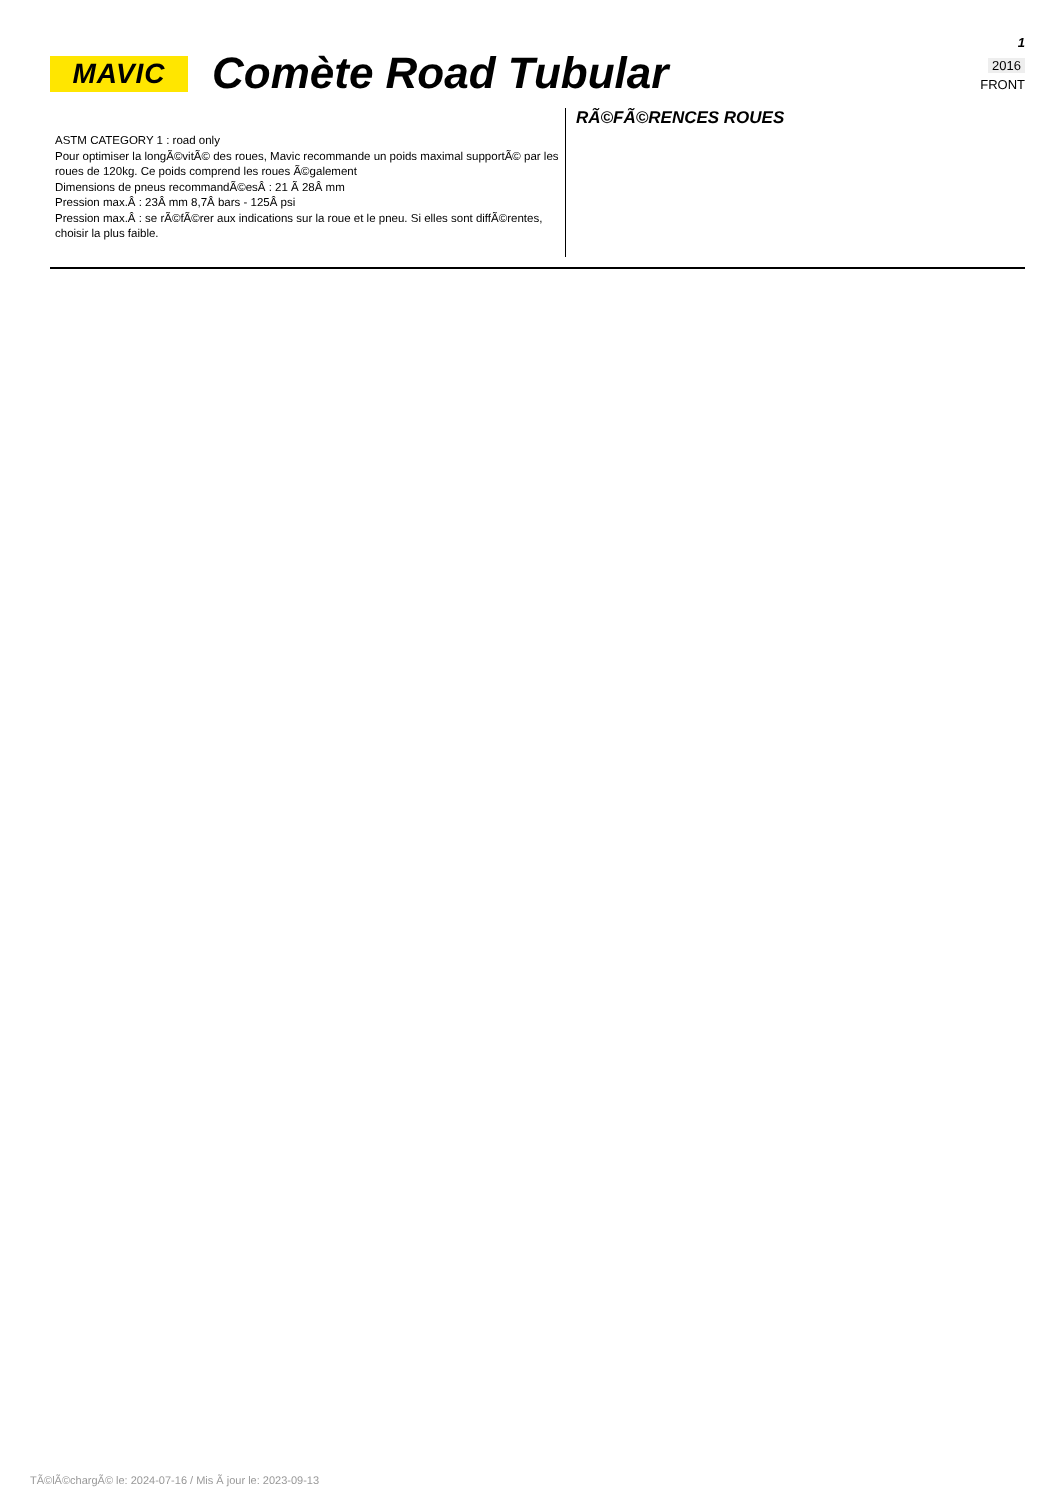MAVIC
Comète Road Tubular
1
2016
FRONT
ASTM CATEGORY 1 : road only
Pour optimiser la longÃ©vitÃ© des roues, Mavic recommande un poids maximal supportÃ© par les roues de 120kg. Ce poids comprend les roues Ã©galement
Dimensions de pneus recommandÃ©esÂ : 21 Ã 28Â mm
Pression max.Â : 23Â mm 8,7Â bars - 125Â psi
Pression max.Â : se rÃ©fÃ©rer aux indications sur la roue et le pneu. Si elles sont diffÃ©rentes, choisir la plus faible.
RÃ©FÃ©RENCES ROUES
TÃ©lÃ©chargÃ© le: 2024-07-16 / Mis Ã jour le: 2023-09-13